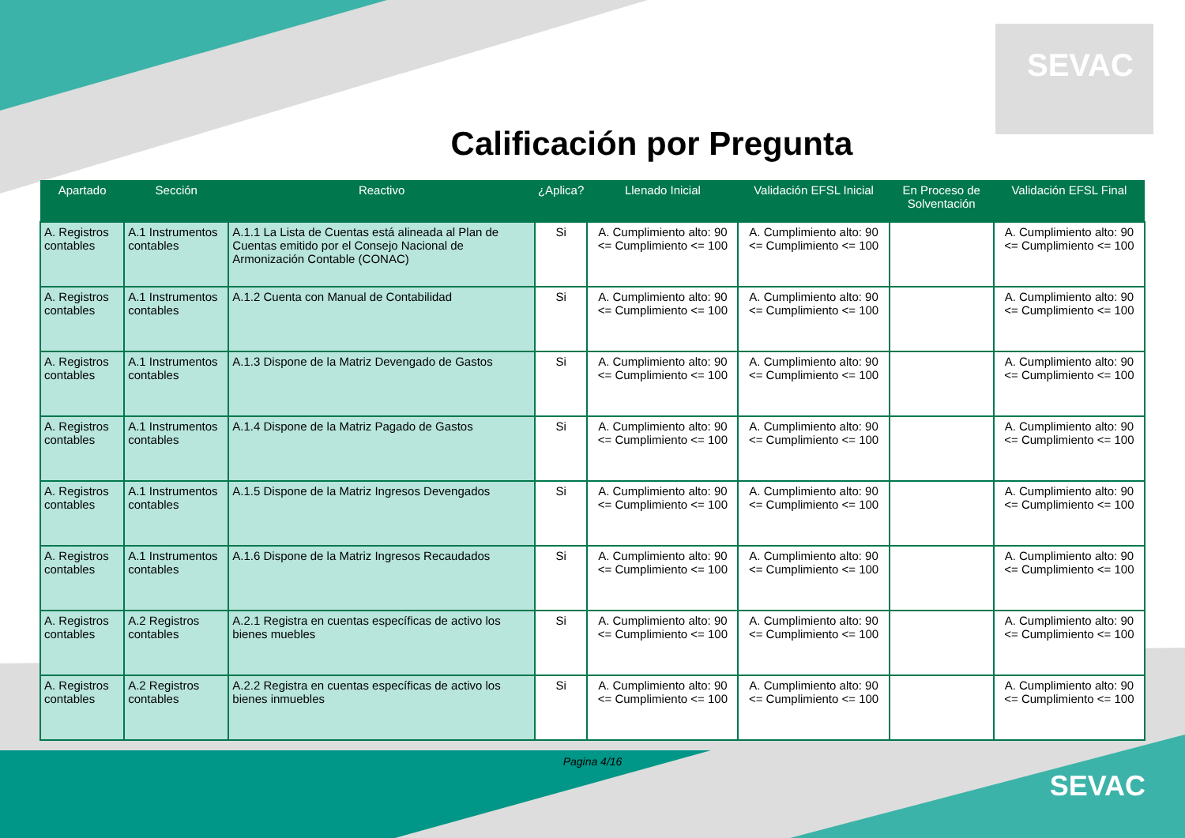SEVAC
Calificación por Pregunta
| Apartado | Sección | Reactivo | ¿Aplica? | Llenado Inicial | Validación EFSL Inicial | En Proceso de Solventación | Validación EFSL Final |
| --- | --- | --- | --- | --- | --- | --- | --- |
| A. Registros contables | A.1 Instrumentos contables | A.1.1 La Lista de Cuentas está alineada al Plan de Cuentas emitido por el Consejo Nacional de Armonización Contable (CONAC) | Si | A. Cumplimiento alto: 90 <= Cumplimiento <= 100 | A. Cumplimiento alto: 90 <= Cumplimiento <= 100 | | A. Cumplimiento alto: 90 <= Cumplimiento <= 100 |
| A. Registros contables | A.1 Instrumentos contables | A.1.2 Cuenta con Manual de Contabilidad | Si | A. Cumplimiento alto: 90 <= Cumplimiento <= 100 | A. Cumplimiento alto: 90 <= Cumplimiento <= 100 | | A. Cumplimiento alto: 90 <= Cumplimiento <= 100 |
| A. Registros contables | A.1 Instrumentos contables | A.1.3 Dispone de la Matriz Devengado de Gastos | Si | A. Cumplimiento alto: 90 <= Cumplimiento <= 100 | A. Cumplimiento alto: 90 <= Cumplimiento <= 100 | | A. Cumplimiento alto: 90 <= Cumplimiento <= 100 |
| A. Registros contables | A.1 Instrumentos contables | A.1.4 Dispone de la Matriz Pagado de Gastos | Si | A. Cumplimiento alto: 90 <= Cumplimiento <= 100 | A. Cumplimiento alto: 90 <= Cumplimiento <= 100 | | A. Cumplimiento alto: 90 <= Cumplimiento <= 100 |
| A. Registros contables | A.1 Instrumentos contables | A.1.5 Dispone de la Matriz Ingresos Devengados | Si | A. Cumplimiento alto: 90 <= Cumplimiento <= 100 | A. Cumplimiento alto: 90 <= Cumplimiento <= 100 | | A. Cumplimiento alto: 90 <= Cumplimiento <= 100 |
| A. Registros contables | A.1 Instrumentos contables | A.1.6 Dispone de la Matriz Ingresos Recaudados | Si | A. Cumplimiento alto: 90 <= Cumplimiento <= 100 | A. Cumplimiento alto: 90 <= Cumplimiento <= 100 | | A. Cumplimiento alto: 90 <= Cumplimiento <= 100 |
| A. Registros contables | A.2 Registros contables | A.2.1 Registra en cuentas específicas de activo los bienes muebles | Si | A. Cumplimiento alto: 90 <= Cumplimiento <= 100 | A. Cumplimiento alto: 90 <= Cumplimiento <= 100 | | A. Cumplimiento alto: 90 <= Cumplimiento <= 100 |
| A. Registros contables | A.2 Registros contables | A.2.2 Registra en cuentas específicas de activo los bienes inmuebles | Si | A. Cumplimiento alto: 90 <= Cumplimiento <= 100 | A. Cumplimiento alto: 90 <= Cumplimiento <= 100 | | A. Cumplimiento alto: 90 <= Cumplimiento <= 100 |
Pagina 4/16
SEVAC